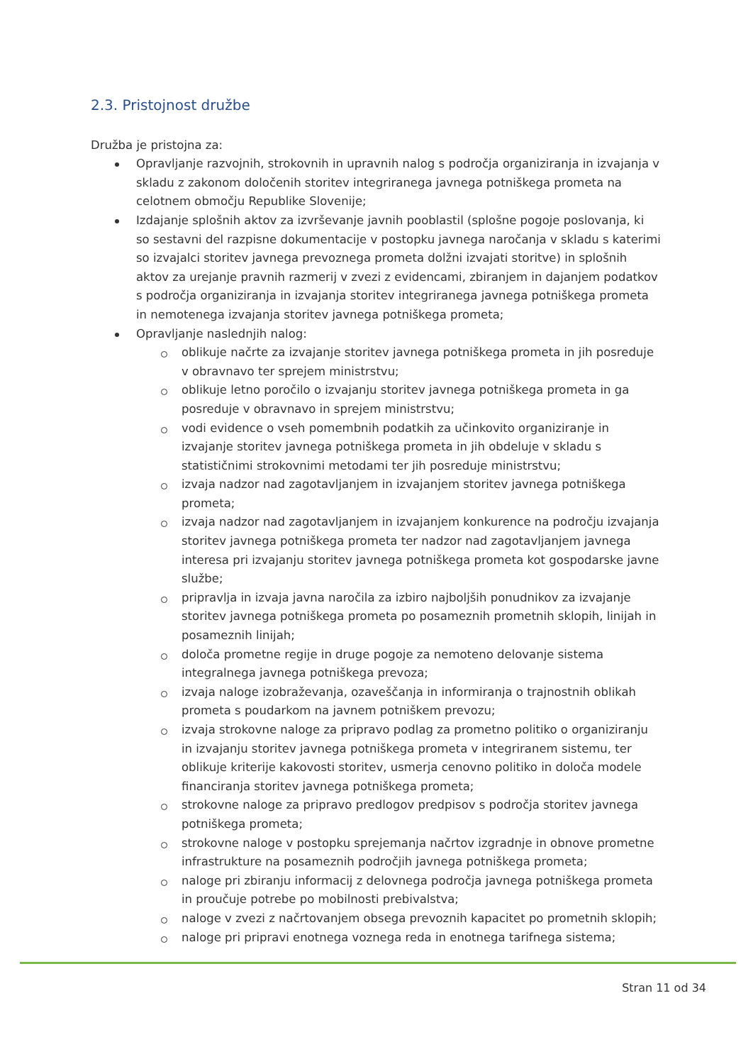2.3. Pristojnost družbe
Družba je pristojna za:
Opravljanje razvojnih, strokovnih in upravnih nalog s področja organiziranja in izvajanja v skladu z zakonom določenih storitev integriranega javnega potniškega prometa na celotnem območju Republike Slovenije;
Izdajanje splošnih aktov za izvrševanje javnih pooblastil (splošne pogoje poslovanja, ki so sestavni del razpisne dokumentacije v postopku javnega naročanja v skladu s katerimi so izvajalci storitev javnega prevoznega prometa dolžni izvajati storitve) in splošnih aktov za urejanje pravnih razmerij v zvezi z evidencami, zbiranjem in dajanjem podatkov s področja organiziranja in izvajanja storitev integriranega javnega potniškega prometa in nemotenega izvajanja storitev javnega potniškega prometa;
Opravljanje naslednjih nalog:
oblikuje načrte za izvajanje storitev javnega potniškega prometa in jih posreduje v obravnavo ter sprejem ministrstvu;
oblikuje letno poročilo o izvajanju storitev javnega potniškega prometa in ga posreduje v obravnavo in sprejem ministrstvu;
vodi evidence o vseh pomembnih podatkih za učinkovito organiziranje in izvajanje storitev javnega potniškega prometa in jih obdeluje v skladu s statističnimi strokovnimi metodami ter jih posreduje ministrstvu;
izvaja nadzor nad zagotavljanjem in izvajanjem storitev javnega potniškega prometa;
izvaja nadzor nad zagotavljanjem in izvajanjem konkurence na področju izvajanja storitev javnega potniškega prometa ter nadzor nad zagotavljanjem javnega interesa pri izvajanju storitev javnega potniškega prometa kot gospodarske javne službe;
pripravlja in izvaja javna naročila za izbiro najboljših ponudnikov za izvajanje storitev javnega potniškega prometa po posameznih prometnih sklopih, linijah in posameznih linijah;
določa prometne regije in druge pogoje za nemoteno delovanje sistema integralnega javnega potniškega prevoza;
izvaja naloge izobraževanja, ozaveščanja in informiranja o trajnostnih oblikah prometa s poudarkom na javnem potniškem prevozu;
izvaja strokovne naloge za pripravo podlag za prometno politiko o organiziranju in izvajanju storitev javnega potniškega prometa v integriranem sistemu, ter oblikuje kriterije kakovosti storitev, usmerja cenovno politiko in določa modele financiranja storitev javnega potniškega prometa;
strokovne naloge za pripravo predlogov predpisov s področja storitev javnega potniškega prometa;
strokovne naloge v postopku sprejemanja načrtov izgradnje in obnove prometne infrastrukture na posameznih področjih javnega potniškega prometa;
naloge pri zbiranju informacij z delovnega področja javnega potniškega prometa in proučuje potrebe po mobilnosti prebivalstva;
naloge v zvezi z načrtovanjem obsega prevoznih kapacitet po prometnih sklopih;
naloge pri pripravi enotnega voznega reda in enotnega tarifnega sistema;
Stran 11 od 34